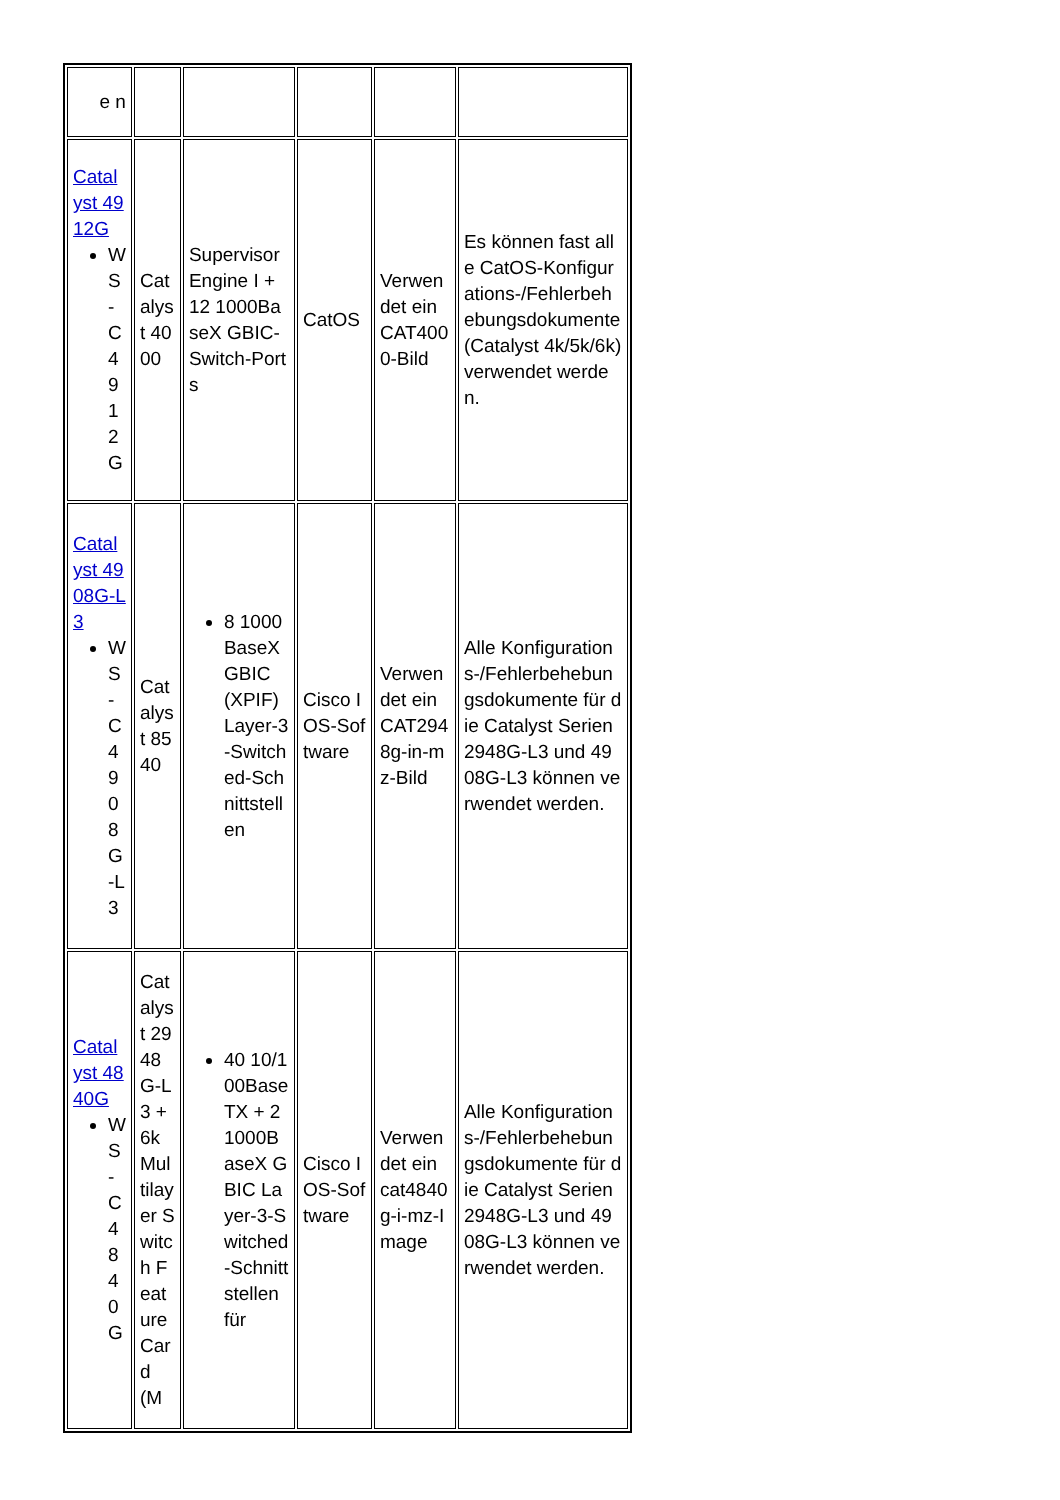| e n | | | | | |
| Catalyst 4912G WS-C4912G | Catalyst 4000 | Supervisor Engine I + 12 1000BaseX GBIC-Switch-Ports | CatOS | Verwendet ein CAT4000-Bild | Es können fast alle CatOS-Konfigurations-/Fehlerbehebungsdokumente (Catalyst 4k/5k/6k) verwendet werden. |
| Catalyst 4908G-L3 WS-C4908G-L3 | Catalyst 8540 | 8 1000BaseX GBIC (XPIF) Layer-3-Switched-Schnittstellen | Cisco IOS-Software | Verwendet ein CAT2948g-in-mz-Bild | Alle Konfigurations-/Fehlerbehebungsdokumente für die Catalyst Serien 2948G-L3 und 4908G-L3 können verwendet werden. |
| Catalyst 4840G WS-C4840G | Catalyst 2948G-L3 + 6k Multilayer Switch Feature Card (M | 40 10/100BaseTX + 2 1000BaseX GBIC Layer-3-Switched-Schnittstellen für | Cisco IOS-Software | Verwendet ein cat4840g-i-mz-Image | Alle Konfigurations-/Fehlerbehebungsdokumente für die Catalyst Serien 2948G-L3 und 4908G-L3 können verwendet werden. |